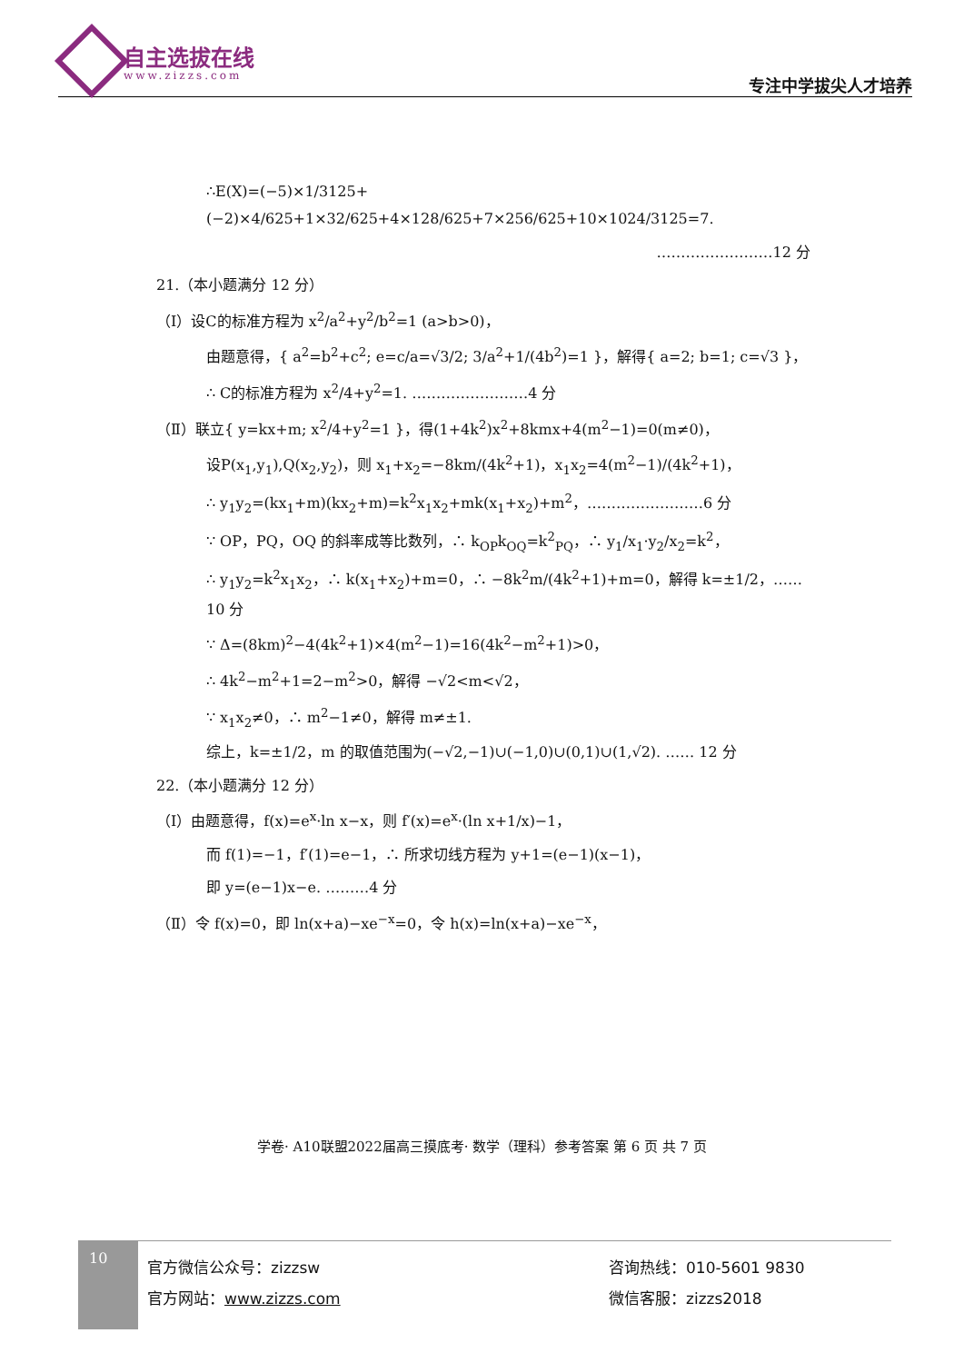自主选拔在线
www.zizzs.com 专注中学拔尖人才培养
∴E(X)=(−5)×1/3125+(−2)×4/625+1×32/625+4×128/625+7×256/625+10×1024/3125=7.
……………………12 分
21.（本小题满分 12 分）
（Ⅰ）设C的标准方程为 x<sup>2</sup>/a<sup>2</sup>+y<sup>2</sup>/b<sup>2</sup>=1 (a>b>0)，
由题意得，{ a<sup>2</sup>=b<sup>2</sup>+c<sup>2</sup>; e=c/a=√3/2; 3/a<sup>2</sup>+1/(4b<sup>2</sup>)=1 }，解得{ a=2; b=1; c=√3 }，
∴ C的标准方程为 x<sup>2</sup>/4+y<sup>2</sup>=1. ……………………4 分
（Ⅱ）联立{ y=kx+m; x<sup>2</sup>/4+y<sup>2</sup>=1 }，得(1+4k<sup>2</sup>)x<sup>2</sup>+8kmx+4(m<sup>2</sup>−1)=0(m≠0)，
设P(x<sub>1</sub>,y<sub>1</sub>),Q(x<sub>2</sub>,y<sub>2</sub>)，则 x<sub>1</sub>+x<sub>2</sub>=−8km/(4k<sup>2</sup>+1)，x<sub>1</sub>x<sub>2</sub>=4(m<sup>2</sup>−1)/(4k<sup>2</sup>+1)，
∴ y<sub>1</sub>y<sub>2</sub>=(kx<sub>1</sub>+m)(kx<sub>2</sub>+m)=k<sup>2</sup>x<sub>1</sub>x<sub>2</sub>+mk(x<sub>1</sub>+x<sub>2</sub>)+m<sup>2</sup>，……………………6 分
∵ OP，PQ，OQ 的斜率成等比数列，∴ k<sub>OP</sub>k<sub>OQ</sub>=k<sup>2</sup><sub>PQ</sub>，∴ y<sub>1</sub>/x<sub>1</sub>·y<sub>2</sub>/x<sub>2</sub>=k<sup>2</sup>，
∴ y<sub>1</sub>y<sub>2</sub>=k<sup>2</sup>x<sub>1</sub>x<sub>2</sub>，∴ k(x<sub>1</sub>+x<sub>2</sub>)+m=0，∴ −8k<sup>2</sup>m/(4k<sup>2</sup>+1)+m=0，解得 k=±1/2，……10 分
∵ Δ=(8km)<sup>2</sup>−4(4k<sup>2</sup>+1)×4(m<sup>2</sup>−1)=16(4k<sup>2</sup>−m<sup>2</sup>+1)>0，
∴ 4k<sup>2</sup>−m<sup>2</sup>+1=2−m<sup>2</sup>>0，解得 −√2<m<√2，
∵ x<sub>1</sub>x<sub>2</sub>≠0，∴ m<sup>2</sup>−1≠0，解得 m≠±1.
综上，k=±1/2，m 的取值范围为(−√2,−1)∪(−1,0)∪(0,1)∪(1,√2). …… 12 分
22.（本小题满分 12 分）
（Ⅰ）由题意得，f(x)=e<sup>x</sup>·ln x−x，则 f′(x)=e<sup>x</sup>·(ln x+1/x)−1，
而 f(1)=−1，f′(1)=e−1，∴ 所求切线方程为 y+1=(e−1)(x−1)，
即 y=(e−1)x−e. ………4 分
（Ⅱ）令 f(x)=0，即 ln(x+a)−xe<sup>−x</sup>=0，令 h(x)=ln(x+a)−xe<sup>−x</sup>，
学卷· A10联盟2022届高三摸底考· 数学（理科）参考答案 第 6 页 共 7 页
10
官方微信公众号：zizzsw
官方网站：www.zizzs.com
咨询热线：010-5601 9830
微信客服：zizzs2018